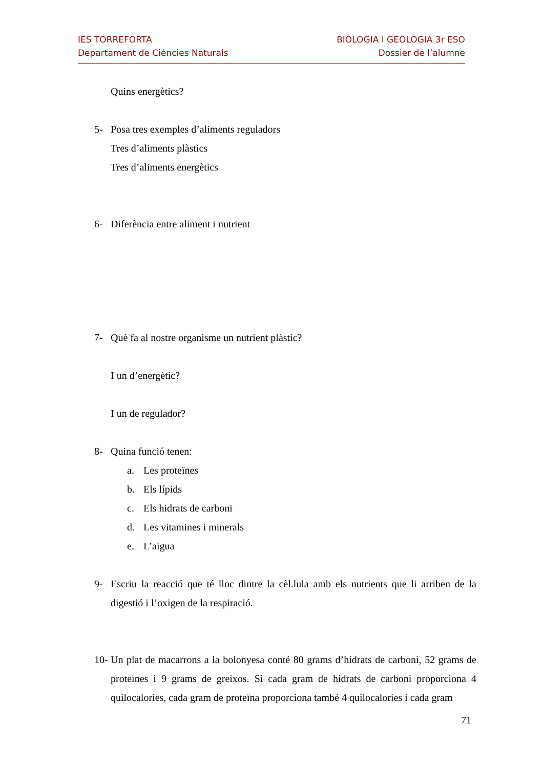IES TORREFORTA
Departament de Ciències Naturals
BIOLOGIA I GEOLOGIA 3r ESO
Dossier de l’alumne
Quins energètics?
5- Posa tres exemples d’aliments reguladors
Tres d’aliments plàstics
Tres d’aliments energètics
6- Diferència entre aliment i nutrient
7- Què fa al nostre organisme un nutrient plàstic?
I un d’energètic?
I un de regulador?
8- Quina funció tenen:
a. Les proteïnes
b. Els lípids
c. Els hidrats de carboni
d. Les vitamines i minerals
e. L’aigua
9- Escriu la reacció que té lloc dintre la cèl.lula amb els nutrients que li arriben de la digestió i l’oxigen de la respiració.
10- Un plat de macarrons a la bolonyesa conté 80 grams d’hidrats de carboni, 52 grams de proteïnes i 9 grams de greixos. Si cada gram de hidrats de carboni proporciona 4 quilocalories, cada gram de proteïna proporciona també 4 quilocalories i cada gram
71